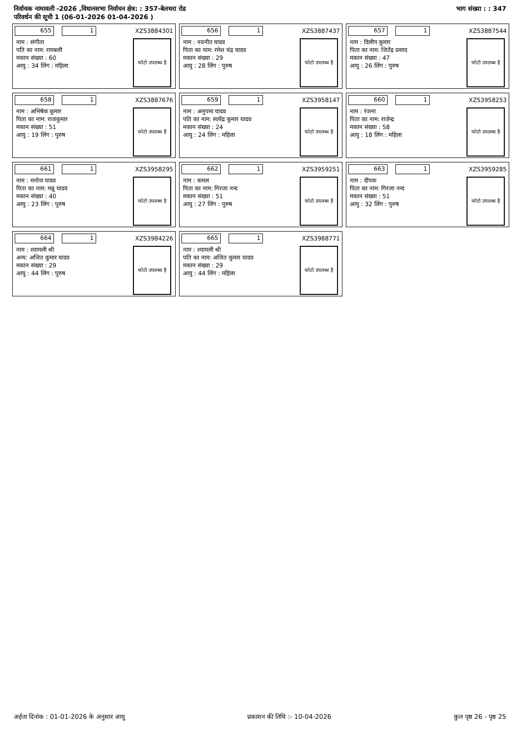निर्वाचक नामावली -2026 ,विधानसभा निर्वाचन क्षेत्र: : 357-बेलथरा रोड
परिवर्धन की सूची 1 (06-01-2026 01-04-2026 )
भाग संख्या : : 347
655 1
XZS3884301
नाम : संगीता
पति का नाम: रामबली
मकान संख्या : 60
आयु : 34 लिंग : महिला
फोटो उपलब्ध है
656 1
XZS3887437
नाम : नवनीत यादव
पिता का नाम: रमेश चंद्र यादव
मकान संख्या : 29
आयु : 28 लिंग : पुरुष
फोटो उपलब्ध है
657 1
XZS3887544
नाम : दिलीप कुमार
पिता का नाम: जितेंद्र प्रसाद
मकान संख्या : 47
आयु : 26 लिंग : पुरुष
फोटो उपलब्ध है
658 1
XZS3887676
नाम : अभिषेक कुमार
पिता का नाम: राजकुमार
मकान संख्या : 51
आयु : 19 लिंग : पुरुष
फोटो उपलब्ध है
659 1
XZS3958147
नाम : अनुपमा यादव
पति का नाम: सत्येंद्र कुमार यादव
मकान संख्या : 24
आयु : 24 लिंग : महिला
फोटो उपलब्ध है
660 1
XZS3958253
नाम : रंजना
पिता का नाम: राजेन्द्र
मकान संख्या : 58
आयु : 18 लिंग : महिला
फोटो उपलब्ध है
661 1
XZS3958295
नाम : मनोज यादव
पिता का नाम: मन्नू यादव
मकान संख्या : 40
आयु : 23 लिंग : पुरुष
फोटो उपलब्ध है
662 1
XZS3959251
नाम : कमल
पिता का नाम: गिरजा नन्द
मकान संख्या : 51
आयु : 27 लिंग : पुरुष
फोटो उपलब्ध है
663 1
XZS3959285
नाम : दीपक
पिता का नाम: गिरजा नन्द
मकान संख्या : 51
आयु : 32 लिंग : पुरुष
फोटो उपलब्ध है
664 1
XZS3984226
नाम : श्यामली श्री
अन्य: अजित कुमार यादव
मकान संख्या : 29
आयु : 44 लिंग : पुरुष
फोटो उपलब्ध है
665 1
XZS3988771
नाम : श्यामली श्री
पति का नाम: अजित कुमार यादव
मकान संख्या : 29
आयु : 44 लिंग : महिला
फोटो उपलब्ध है
अर्हता दिनांक : 01-01-2026 के अनुसार आयु
प्रकाशन की तिथि :- 10-04-2026 कुल पृष्ठ 26 - पृष्ठ 25